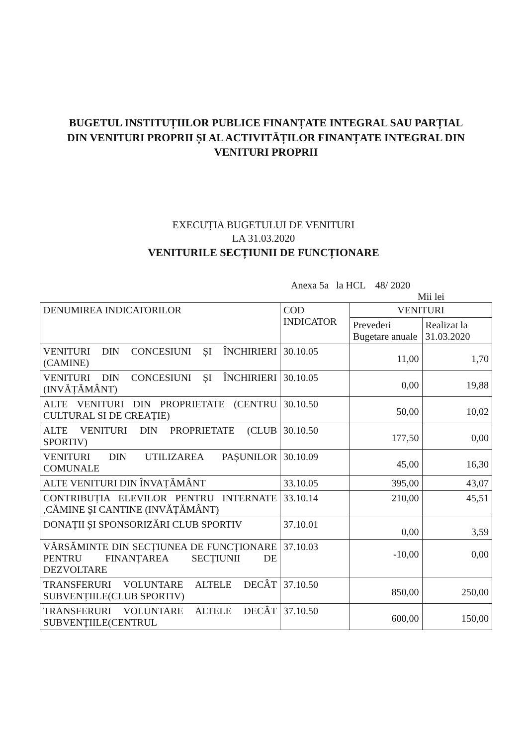BUGETUL INSTITUȚIILOR PUBLICE FINANȚATE INTEGRAL SAU PARȚIAL DIN VENITURI PROPRII ȘI AL ACTIVITĂȚILOR FINANȚATE INTEGRAL DIN VENITURI PROPRII
EXECUȚIA BUGETULUI DE VENITURI
LA 31.03.2020
VENITURILE SECȚIUNII DE FUNCȚIONARE
Anexa 5a la HCL 48/ 2020
Mii lei
| DENUMIREA INDICATORILOR | COD INDICATOR | VENITURI | |
| --- | --- | --- | --- |
| | | Prevederi Bugetare anuale | Realizat la 31.03.2020 |
| VENITURI DIN CONCESIUNI ȘI ÎNCHIRIERI (CAMINE) | 30.10.05 | 11,00 | 1,70 |
| VENITURI DIN CONCESIUNI ȘI ÎNCHIRIERI (INVĂȚĂMÂNT) | 30.10.05 | 0,00 | 19,88 |
| ALTE VENITURI DIN PROPRIETATE (CENTRU CULTURAL SI DE CREAȚIE) | 30.10.50 | 50,00 | 10,02 |
| ALTE VENITURI DIN PROPRIETATE (CLUB SPORTIV) | 30.10.50 | 177,50 | 0,00 |
| VENITURI DIN UTILIZAREA PAȘUNILOR COMUNALE | 30.10.09 | 45,00 | 16,30 |
| ALTE VENITURI DIN ÎNVAȚĂMÂNT | 33.10.05 | 395,00 | 43,07 |
| CONTRIBUȚIA ELEVILOR PENTRU INTERNATE ,CĂMINE ȘI CANTINE (INVĂȚĂMÂNT) | 33.10.14 | 210,00 | 45,51 |
| DONAȚII ȘI SPONSORIZĂRI CLUB SPORTIV | 37.10.01 | 0,00 | 3,59 |
| VĂRSĂMINTE DIN SECȚIUNEA DE FUNCȚIONARE PENTRU FINANȚAREA SECȚIUNII DE DEZVOLTARE | 37.10.03 | -10,00 | 0,00 |
| TRANSFERURI VOLUNTARE ALTELE DECÂT SUBVENȚIILE(CLUB SPORTIV) | 37.10.50 | 850,00 | 250,00 |
| TRANSFERURI VOLUNTARE ALTELE DECÂT SUBVENȚIILE(CENTRUL | 37.10.50 | 600,00 | 150,00 |